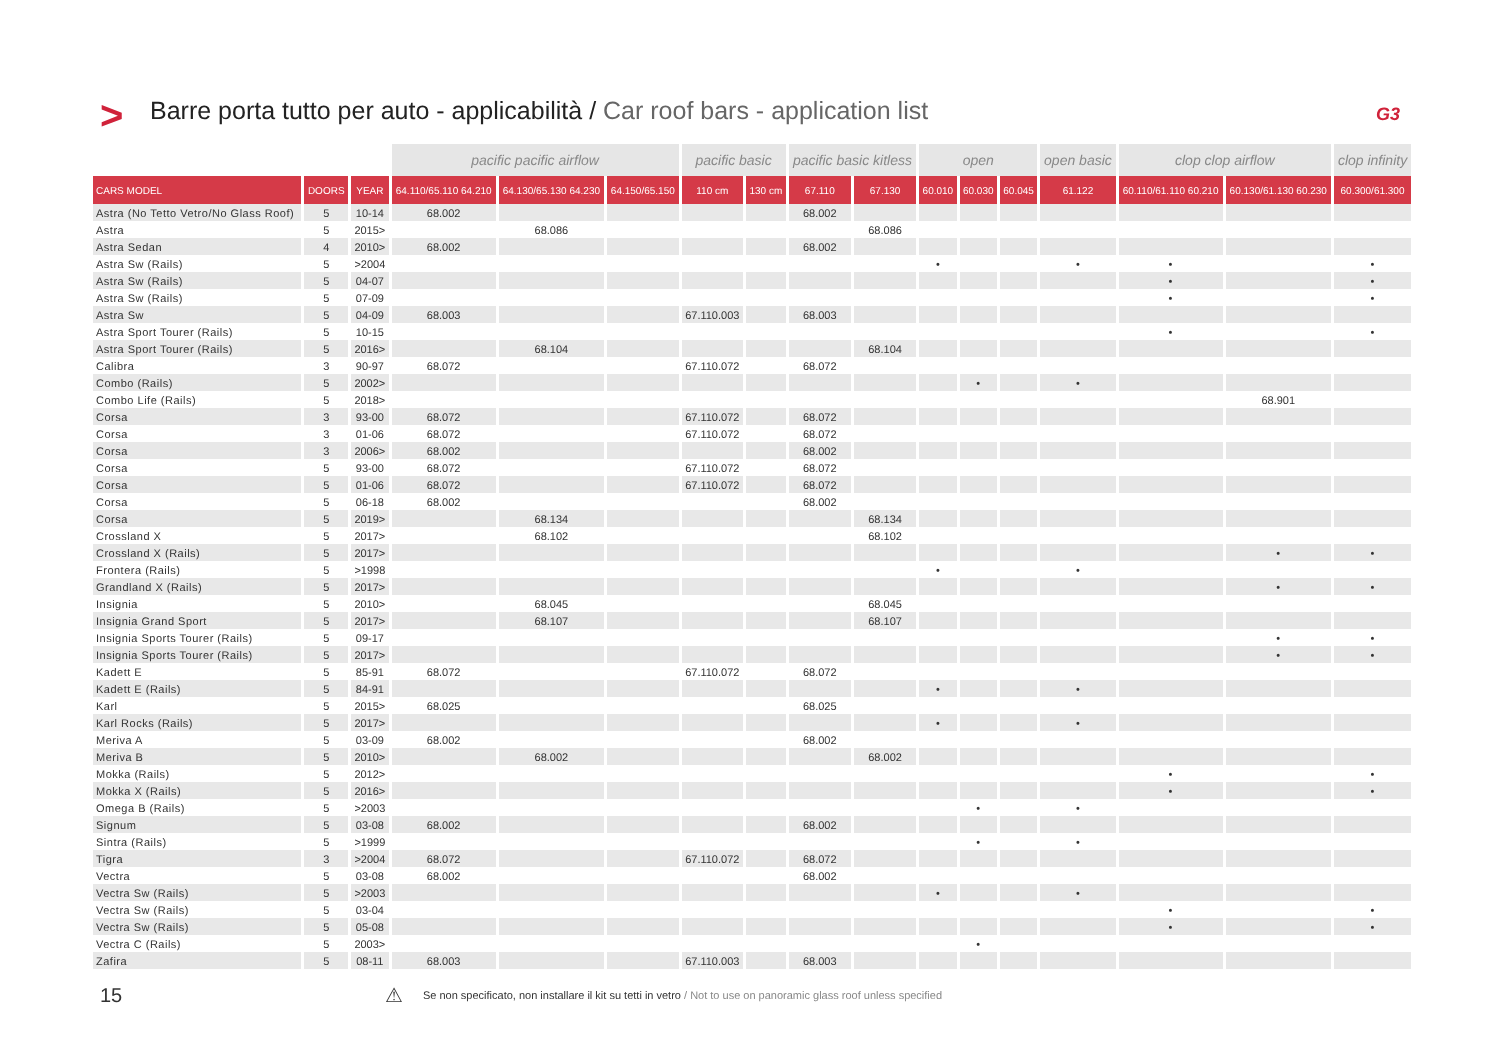>
Barre porta tutto per auto - applicabilità / Car roof bars - application list
G3
| | | | pacific pacific airflow | | | pacific basic | | pacific basic kitless | | open | | | open basic | clop clop airflow | | clop infinity |
| --- | --- | --- | --- | --- | --- | --- | --- | --- | --- | --- | --- | --- | --- | --- | --- | --- |
| CARS MODEL | DOORS | YEAR | 64.110/65.110 64.210 | 64.130/65.130 64.230 | 64.150/65.150 | 110 cm | 130 cm | 67.110 | 67.130 | 60.010 | 60.030 | 60.045 | 61.122 | 60.110/61.110 60.210 | 60.130/61.130 60.230 | 60.300/61.300 |
| Astra (No Tetto Vetro/No Glass Roof) | 5 | 10-14 | 68.002 | | | | | 68.002 | | | | | | | | |
| Astra | 5 | 2015> | | 68.086 | | | | | 68.086 | | | | | | | |
| Astra Sedan | 4 | 2010> | 68.002 | | | | | 68.002 | | | | | | | | |
| Astra Sw (Rails) | 5 | >2004 | | | | | | | | • | | | • | • | | • |
| Astra Sw (Rails) | 5 | 04-07 | | | | | | | | | | | | • | | • |
| Astra Sw (Rails) | 5 | 07-09 | | | | | | | | | | | | • | | • |
| Astra Sw | 5 | 04-09 | 68.003 | | | 67.110.003 | | 68.003 | | | | | | | | |
| Astra Sport Tourer (Rails) | 5 | 10-15 | | | | | | | | | | | | • | | • |
| Astra Sport Tourer (Rails) | 5 | 2016> | | 68.104 | | | | | 68.104 | | | | | | | |
| Calibra | 3 | 90-97 | 68.072 | | | 67.110.072 | | 68.072 | | | | | | | | |
| Combo (Rails) | 5 | 2002> | | | | | | | | | • | | • | | | |
| Combo Life (Rails) | 5 | 2018> | | | | | | | | | | | | | 68.901 | |
| Corsa | 3 | 93-00 | 68.072 | | | 67.110.072 | | 68.072 | | | | | | | | |
| Corsa | 3 | 01-06 | 68.072 | | | 67.110.072 | | 68.072 | | | | | | | | |
| Corsa | 3 | 2006> | 68.002 | | | | | 68.002 | | | | | | | | |
| Corsa | 5 | 93-00 | 68.072 | | | 67.110.072 | | 68.072 | | | | | | | | |
| Corsa | 5 | 01-06 | 68.072 | | | 67.110.072 | | 68.072 | | | | | | | | |
| Corsa | 5 | 06-18 | 68.002 | | | | | 68.002 | | | | | | | | |
| Corsa | 5 | 2019> | | 68.134 | | | | | 68.134 | | | | | | | |
| Crossland X | 5 | 2017> | | 68.102 | | | | | 68.102 | | | | | | | |
| Crossland X (Rails) | 5 | 2017> | | | | | | | | | | | | | • | • |
| Frontera (Rails) | 5 | >1998 | | | | | | | | • | | | • | | | |
| Grandland X (Rails) | 5 | 2017> | | | | | | | | | | | | | • | • |
| Insignia | 5 | 2010> | | 68.045 | | | | | 68.045 | | | | | | | |
| Insignia Grand Sport | 5 | 2017> | | 68.107 | | | | | 68.107 | | | | | | | |
| Insignia Sports Tourer (Rails) | 5 | 09-17 | | | | | | | | | | | | | • | • |
| Insignia Sports Tourer (Rails) | 5 | 2017> | | | | | | | | | | | | | • | • |
| Kadett E | 5 | 85-91 | 68.072 | | | 67.110.072 | | 68.072 | | | | | | | | |
| Kadett E (Rails) | 5 | 84-91 | | | | | | | | • | | | • | | | |
| Karl | 5 | 2015> | 68.025 | | | | | 68.025 | | | | | | | | |
| Karl Rocks (Rails) | 5 | 2017> | | | | | | | | • | | | • | | | |
| Meriva A | 5 | 03-09 | 68.002 | | | | | 68.002 | | | | | | | | |
| Meriva B | 5 | 2010> | | 68.002 | | | | | 68.002 | | | | | | | |
| Mokka (Rails) | 5 | 2012> | | | | | | | | | | | | • | | • |
| Mokka X (Rails) | 5 | 2016> | | | | | | | | | | | | • | | • |
| Omega B (Rails) | 5 | >2003 | | | | | | | | | • | | • | | | |
| Signum | 5 | 03-08 | 68.002 | | | | | 68.002 | | | | | | | | |
| Sintra (Rails) | 5 | >1999 | | | | | | | | | • | | • | | | |
| Tigra | 3 | >2004 | 68.072 | | | 67.110.072 | | 68.072 | | | | | | | | |
| Vectra | 5 | 03-08 | 68.002 | | | | | 68.002 | | | | | | | | |
| Vectra Sw (Rails) | 5 | >2003 | | | | | | | | • | | | • | | | |
| Vectra Sw (Rails) | 5 | 03-04 | | | | | | | | | | | | • | | • |
| Vectra Sw (Rails) | 5 | 05-08 | | | | | | | | | | | | • | | • |
| Vectra C (Rails) | 5 | 2003> | | | | | | | | | • | | | | | |
| Zafira | 5 | 08-11 | 68.003 | | | 67.110.003 | | 68.003 | | | | | | | | |
15 ⚠ Se non specificato, non installare il kit su tetti in vetro / Not to use on panoramic glass roof unless specified